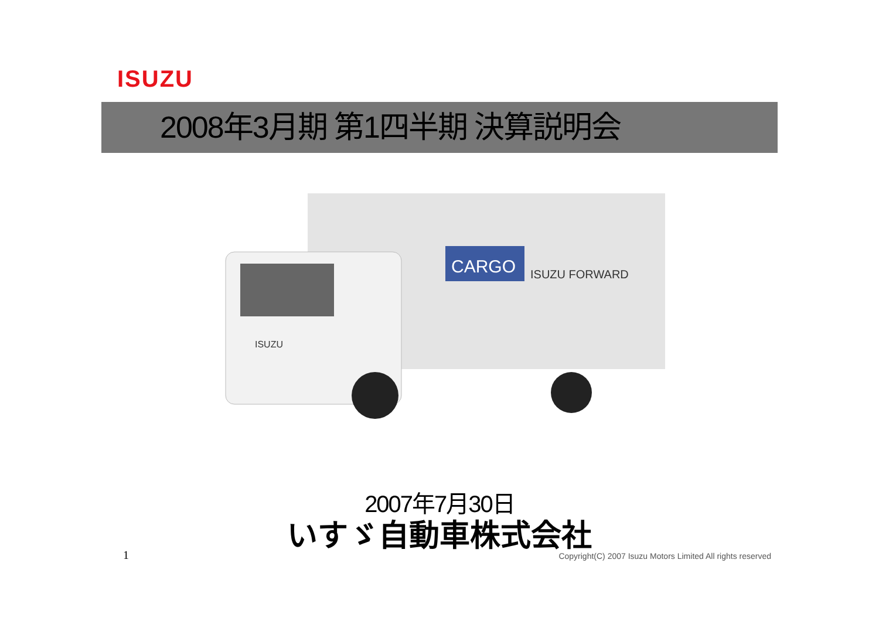ISUZU
2008年3月期 第1四半期 決算説明会
CARGO
ISUZU FORWARD
ISUZU
2007年7月30日
いすゞ自動車株式会社
1
Copyright(C) 2007 Isuzu Motors Limited All rights reserved